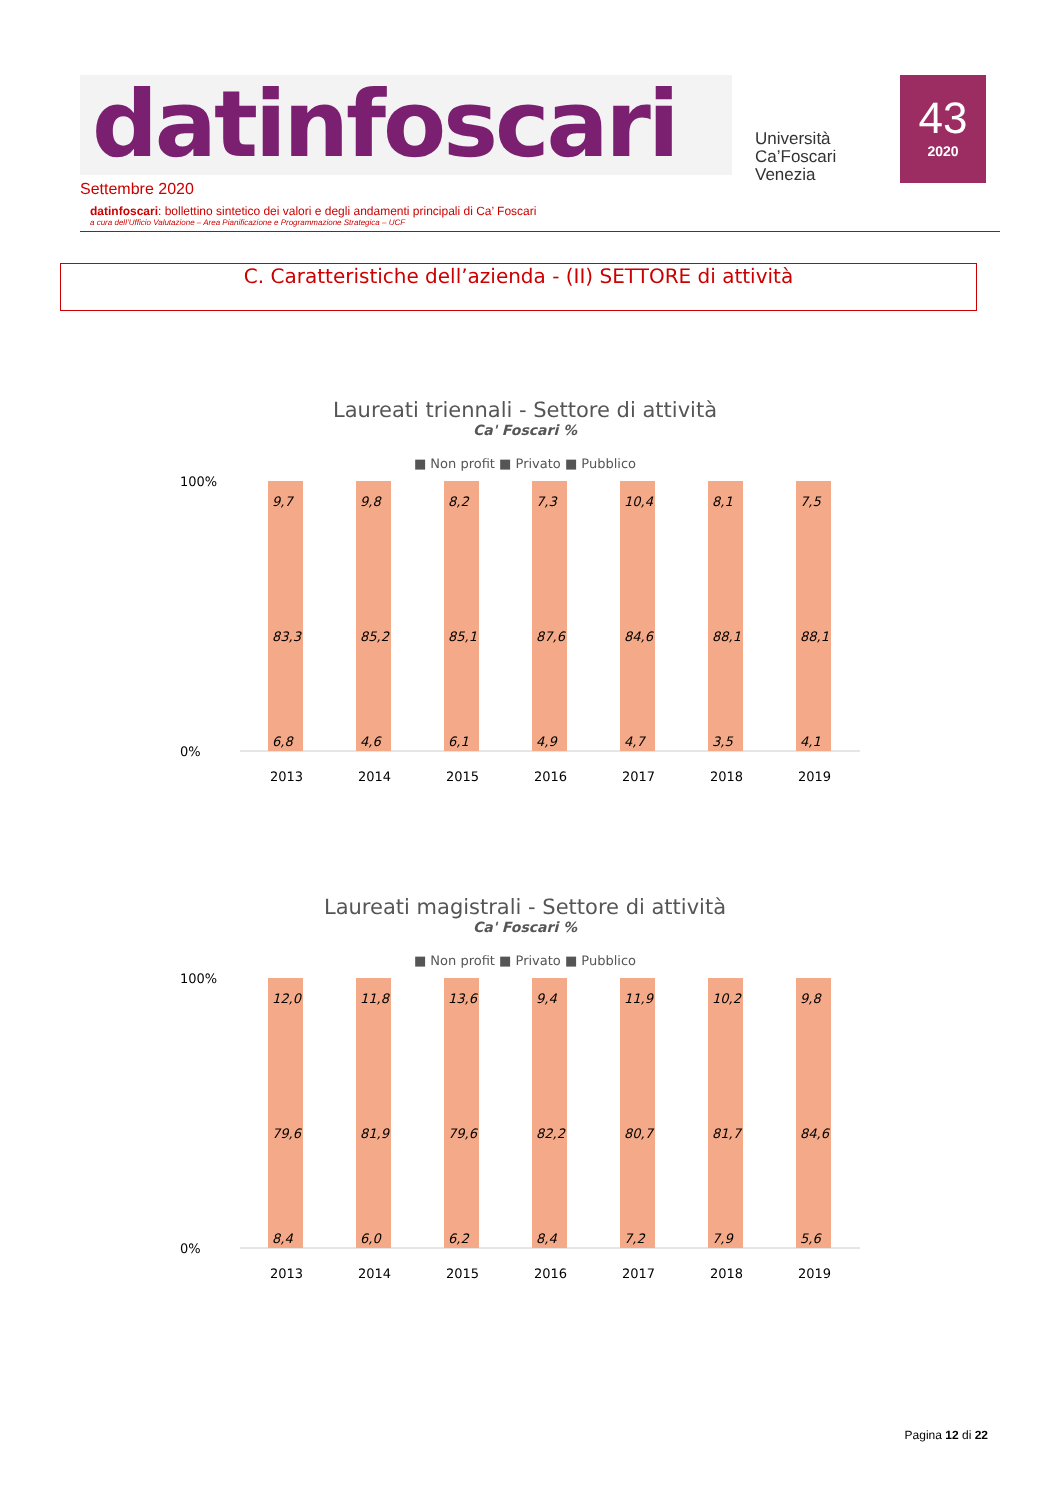datinfoscari
Università
Ca’Foscari
Venezia
43
2020
Settembre 2020
datinfoscari: bollettino sintetico dei valori e degli andamenti principali di Ca’ Foscari
a cura dell’Ufficio Valutazione – Area Pianificazione e Programmazione Strategica – UCF
C. Caratteristiche dell’azienda - (II) SETTORE di attività
Laureati triennali - Settore di attività
Ca' Foscari %
■ Non profit ■ Privato ■ Pubblico
100%
0%
2013
2014
2015
2016
2017
2018
2019
9,7
83,3
6,8
9,8
85,2
4,6
8,2
85,1
6,1
7,3
87,6
4,9
10,4
84,6
4,7
8,1
88,1
3,5
7,5
88,1
4,1
Laureati magistrali - Settore di attività
Ca' Foscari %
■ Non profit ■ Privato ■ Pubblico
100%
0%
2013
2014
2015
2016
2017
2018
2019
12,0
79,6
8,4
11,8
81,9
6,0
13,6
79,6
6,2
9,4
82,2
8,4
11,9
80,7
7,2
10,2
81,7
7,9
9,8
84,6
5,6
Pagina 12 di 22